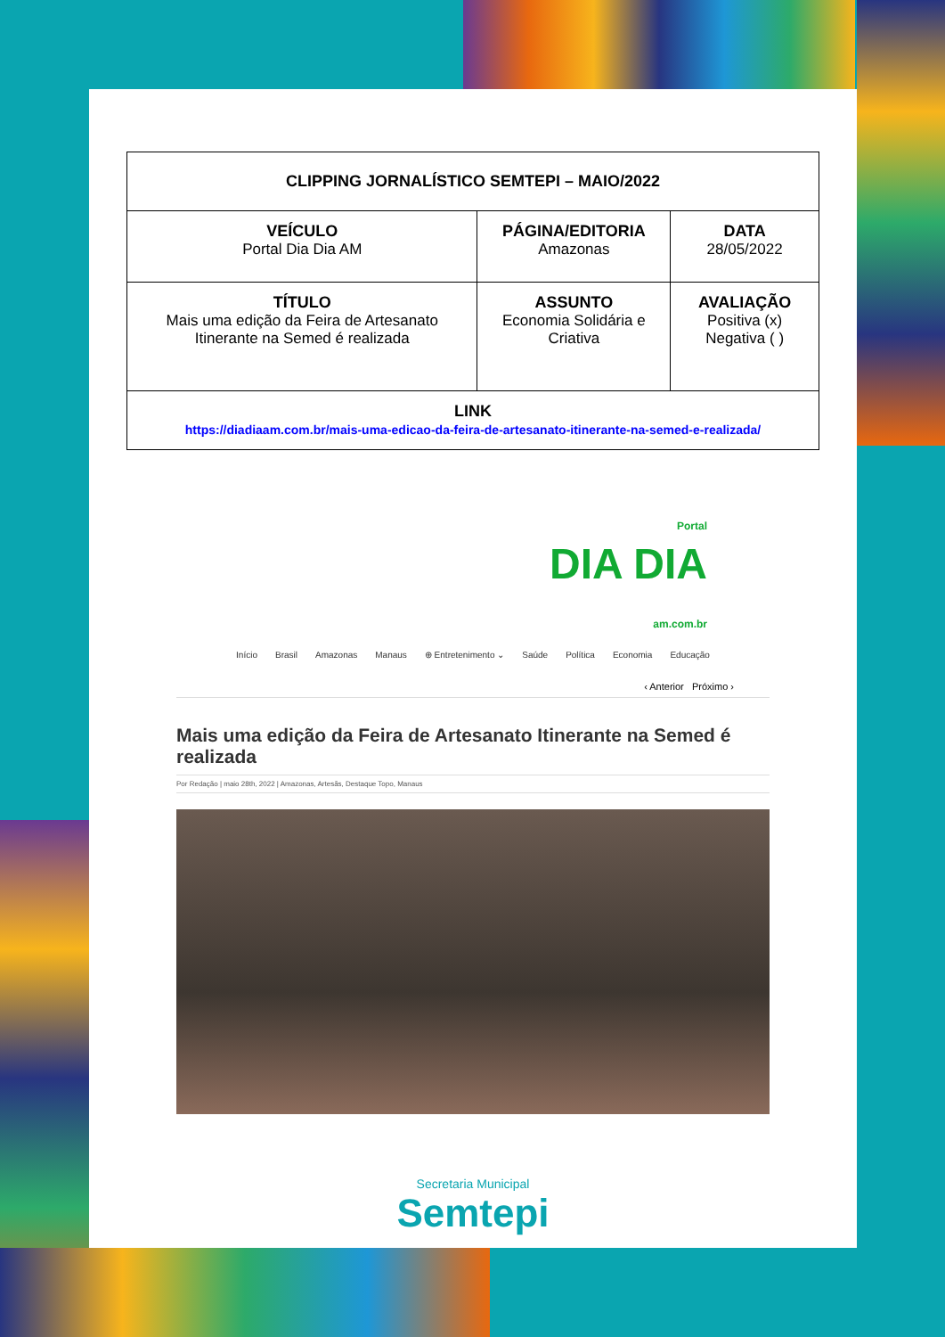| CLIPPING JORNALÍSTICO SEMTEPI – MAIO/2022 | | |
| VEÍCULO Portal Dia Dia AM | PÁGINA/EDITORIA Amazonas | DATA 28/05/2022 |
| TÍTULO Mais uma edição da Feira de Artesanato Itinerante na Semed é realizada | ASSUNTO Economia Solidária e Criativa | AVALIAÇÃO Positiva (x) Negativa ( ) |
| LINK https://diadiaam.com.br/mais-uma-edicao-da-feira-de-artesanato-itinerante-na-semed-e-realizada/ | | |
Portal
DIA DIA
am.com.br
Início Brasil Amazonas Manaus ⊕ Entretenimento ⌄ Saúde Política Economia Educação
‹ Anterior Próximo ›
Mais uma edição da Feira de Artesanato Itinerante na Semed é realizada
Por Redação | maio 28th, 2022 | Amazonas, Artesãs, Destaque Topo, Manaus
Secretaria Municipal
Semtepi